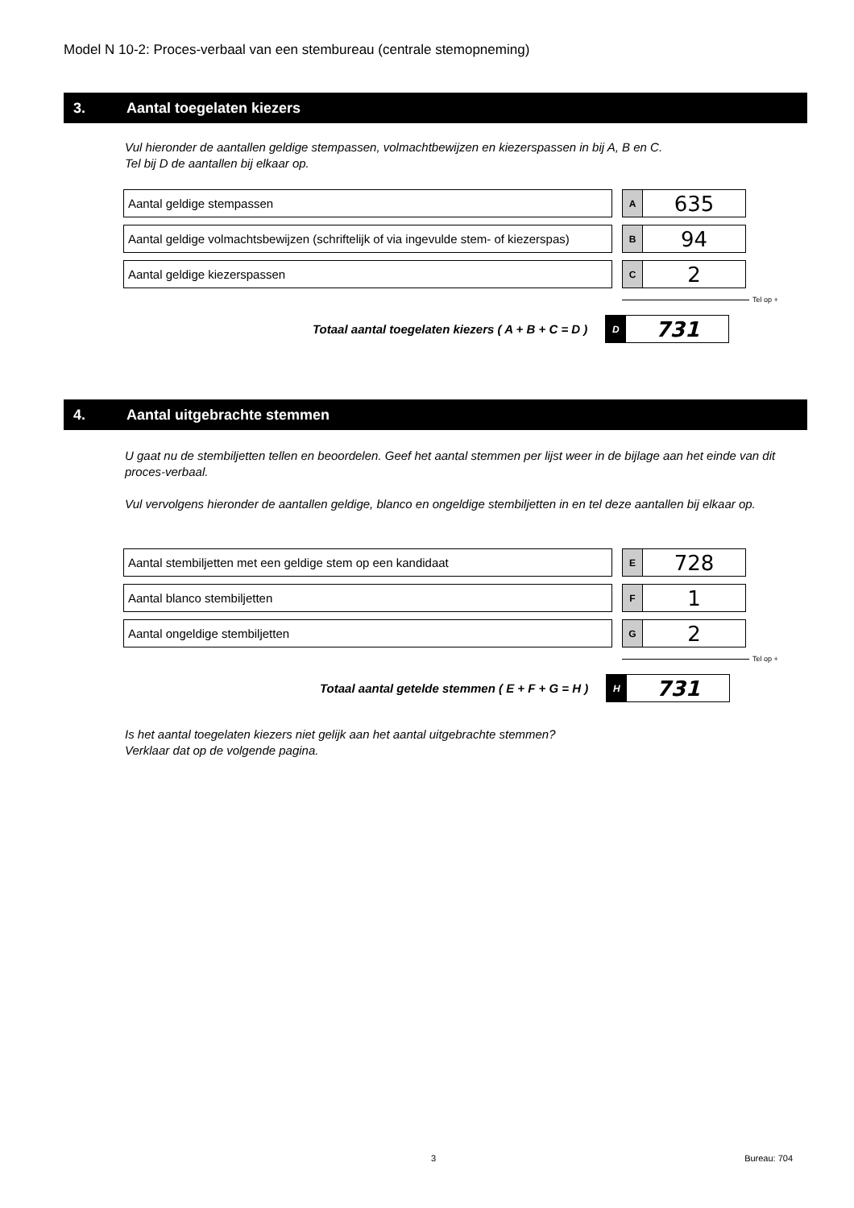Model N 10-2: Proces-verbaal van een stembureau (centrale stemopneming)
3. Aantal toegelaten kiezers
Vul hieronder de aantallen geldige stempassen, volmachtbewijzen en kiezerspassen in bij A, B en C.
Tel bij D de aantallen bij elkaar op.
Aantal geldige stempassen
A
635
Aantal geldige volmachtsbewijzen (schriftelijk of via ingevulde stem- of kiezerspas)
B
94
Aantal geldige kiezerspassen
C
2
Tel op +
Totaal aantal toegelaten kiezers ( A + B + C = D )
D
731
4. Aantal uitgebrachte stemmen
U gaat nu de stembiljetten tellen en beoordelen. Geef het aantal stemmen per lijst weer in de bijlage aan het einde van dit proces-verbaal.
Vul vervolgens hieronder de aantallen geldige, blanco en ongeldige stembiljetten in en tel deze aantallen bij elkaar op.
Aantal stembiljetten met een geldige stem op een kandidaat
E
728
Aantal blanco stembiljetten
F
1
Aantal ongeldige stembiljetten
G
2
Tel op +
Totaal aantal getelde stemmen ( E + F + G = H )
H
731
Is het aantal toegelaten kiezers niet gelijk aan het aantal uitgebrachte stemmen?
Verklaar dat op de volgende pagina.
3 Bureau: 704